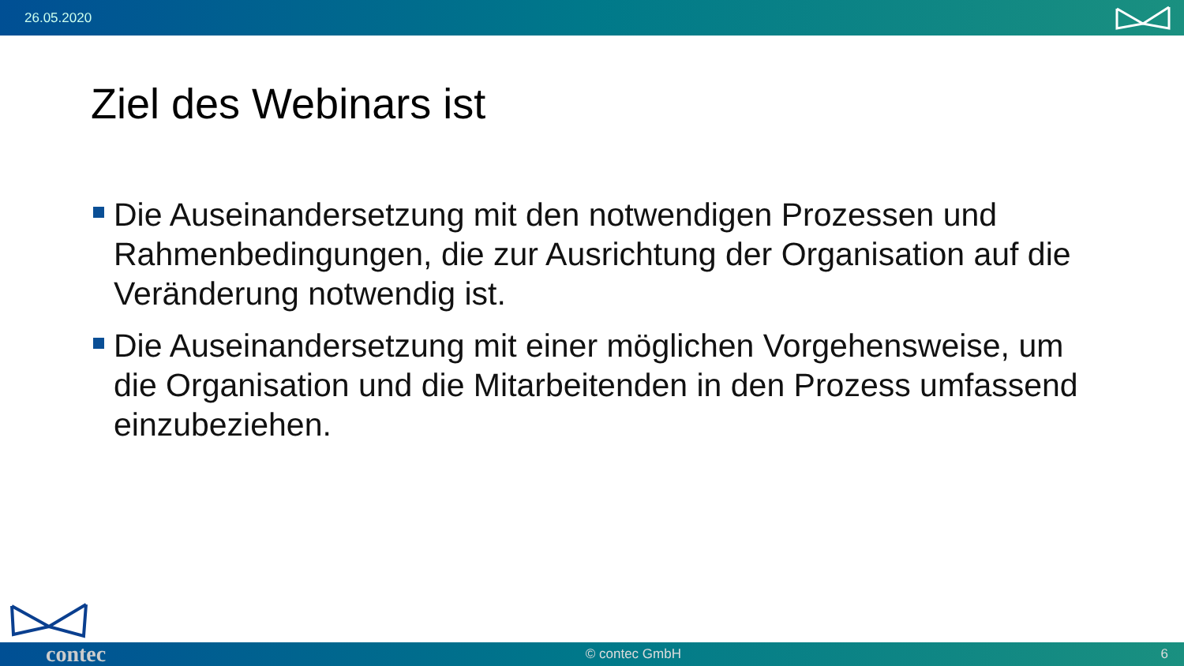26.05.2020
Ziel des Webinars ist
Die Auseinandersetzung mit den notwendigen Prozessen und Rahmenbedingungen, die zur Ausrichtung der Organisation auf die Veränderung notwendig ist.
Die Auseinandersetzung mit einer möglichen Vorgehensweise, um die Organisation und die Mitarbeitenden in den Prozess umfassend einzubeziehen.
contec © contec GmbH 6